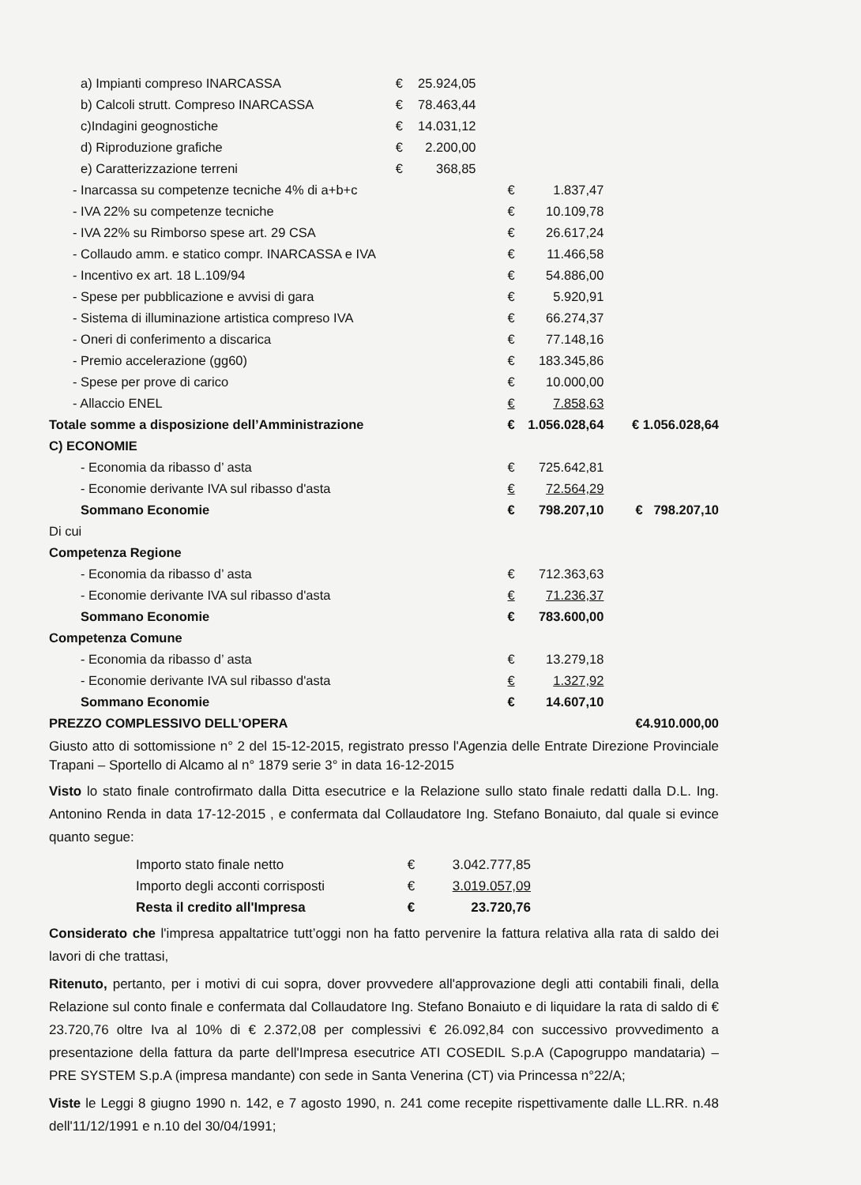| a) Impianti compreso INARCASSA | € | 25.924,05 | | | | |
| b) Calcoli strutt. Compreso INARCASSA | € | 78.463,44 | | | | |
| c)Indagini geognostiche | € | 14.031,12 | | | | |
| d) Riproduzione grafiche | € | 2.200,00 | | | | |
| e) Caratterizzazione terreni | € | 368,85 | | | | |
| - Inarcassa su competenze tecniche 4% di a+b+c | | | € | 1.837,47 | | |
| - IVA 22% su competenze tecniche | | | € | 10.109,78 | | |
| - IVA 22% su Rimborso spese art. 29 CSA | | | € | 26.617,24 | | |
| - Collaudo amm. e statico compr. INARCASSA e IVA | | | € | 11.466,58 | | |
| - Incentivo ex art. 18 L.109/94 | | | € | 54.886,00 | | |
| - Spese per pubblicazione e avvisi di gara | | | € | 5.920,91 | | |
| - Sistema di illuminazione artistica compreso IVA | | | € | 66.274,37 | | |
| - Oneri di conferimento a discarica | | | € | 77.148,16 | | |
| - Premio accelerazione (gg60) | | | € | 183.345,86 | | |
| - Spese per prove di carico | | | € | 10.000,00 | | |
| - Allaccio ENEL | | | € | 7.858,63 | | |
| Totale somme a disposizione dell’Amministrazione | | | € | 1.056.028,64 | € 1.056.028,64 | |
| C) ECONOMIE | | | | | | |
| - Economia da ribasso d’ asta | | | € | 725.642,81 | | |
| - Economie derivante IVA sul ribasso d'asta | | | € | 72.564,29 | | |
| Sommano Economie | | | € | 798.207,10 | € | 798.207,10 |
| Di cui | | | | | | |
| Competenza Regione | | | | | | |
| - Economia da ribasso d’ asta | | | € | 712.363,63 | | |
| - Economie derivante IVA sul ribasso d'asta | | | € | 71.236,37 | | |
| Sommano Economie | | | € | 783.600,00 | | |
| Competenza Comune | | | | | | |
| - Economia da ribasso d’ asta | | | € | 13.279,18 | | |
| - Economie derivante IVA sul ribasso d'asta | | | € | 1.327,92 | | |
| Sommano Economie | | | € | 14.607,10 | | |
| PREZZO COMPLESSIVO DELL’OPERA | | | | | € | 4.910.000,00 |
Giusto atto di sottomissione n° 2 del 15-12-2015, registrato presso l'Agenzia delle Entrate Direzione Provinciale Trapani – Sportello di Alcamo al n° 1879 serie 3° in data 16-12-2015
Visto lo stato finale controfirmato dalla Ditta esecutrice e la Relazione sullo stato finale redatti dalla D.L. Ing. Antonino Renda in data 17-12-2015 , e confermata dal Collaudatore Ing. Stefano Bonaiuto, dal quale si evince quanto segue:
| Importo stato finale netto | € | 3.042.777,85 |
| Importo degli acconti corrisposti | € | 3.019.057,09 |
| Resta il credito all'Impresa | € | 23.720,76 |
Considerato che l'impresa appaltatrice tutt’oggi non ha fatto pervenire la fattura relativa alla rata di saldo dei lavori di che trattasi,
Ritenuto, pertanto, per i motivi di cui sopra, dover provvedere all'approvazione degli atti contabili finali, della Relazione sul conto finale e confermata dal Collaudatore Ing. Stefano Bonaiuto e di liquidare la rata di saldo di € 23.720,76 oltre Iva al 10% di € 2.372,08 per complessivi € 26.092,84 con successivo provvedimento a presentazione della fattura da parte dell'Impresa esecutrice ATI COSEDIL S.p.A (Capogruppo mandataria) – PRE SYSTEM S.p.A (impresa mandante) con sede in Santa Venerina (CT) via Princessa n°22/A;
Viste le Leggi 8 giugno 1990 n. 142, e 7 agosto 1990, n. 241 come recepite rispettivamente dalle LL.RR. n.48 dell'11/12/1991 e n.10 del 30/04/1991;